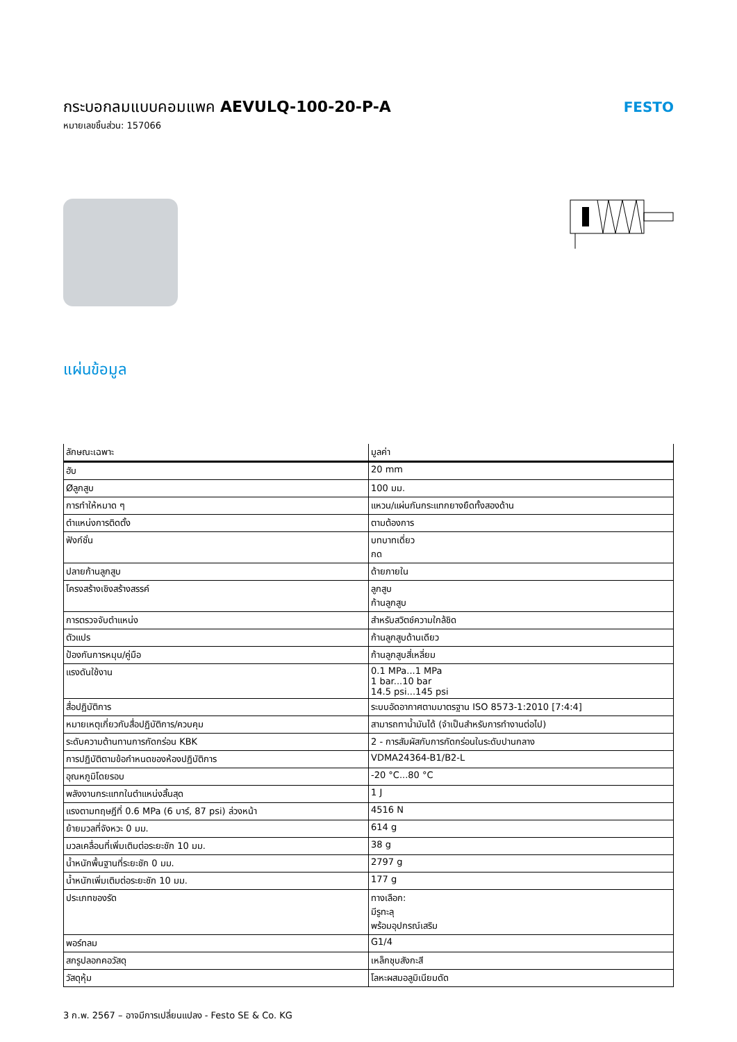กระบอกลมแบบคอมแพค AEVULQ-100-20-P-A
หมายเลขชิ้นส่วน: 157066
FESTO
แผ่นข้อมูล
| ลักษณะเฉพาะ | มูลค่า |
| --- | --- |
| ฮับ | 20 mm |
| Øลูกสูบ | 100 มม. |
| การทำให้หมาด ๆ | แหวน/แผ่นกันกระแทกยางยืดทั้งสองด้าน |
| ตำแหน่งการติดตั้ง | ตามต้องการ |
| ฟังก์ชั่น | บทบาทเดี่ยว กด |
| ปลายก้านลูกสูบ | ด้ายภายใน |
| โครงสร้างเชิงสร้างสรรค์ | ลูกสูบ ก้านลูกสูบ |
| การตรวจจับตำแหน่ง | สำหรับสวิตช์ความใกล้ชิด |
| ตัวแปร | ก้านลูกสูบด้านเดียว |
| ป้องกันการหมุน/คู่มือ | ก้านลูกสูบสี่เหลี่ยม |
| แรงดันใช้งาน | 0.1 MPa...1 MPa 1 bar...10 bar 14.5 psi...145 psi |
| สื่อปฏิบัติการ | ระบบอัดอากาศตามมาตรฐาน ISO 8573-1:2010 [7:4:4] |
| หมายเหตุเกี่ยวกับสื่อปฏิบัติการ/ควบคุม | สามารถทาน้ำมันได้ (จำเป็นสำหรับการทำงานต่อไป) |
| ระดับความต้านทานการกัดกร่อน KBK | 2 - การสัมผัสกับการกัดกร่อนในระดับปานกลาง |
| การปฏิบัติตามข้อกำหนดของห้องปฏิบัติการ | VDMA24364-B1/B2-L |
| อุณหภูมิโดยรอบ | -20 °C...80 °C |
| พลังงานกระแทกในตำแหน่งสิ้นสุด | 1 J |
| แรงตามทฤษฎีที่ 0.6 MPa (6 บาร์, 87 psi) ล่วงหน้า | 4516 N |
| ย้ายมวลที่จังหวะ 0 มม. | 614 g |
| มวลเคลื่อนที่เพิ่มเติมต่อระยะชัก 10 มม. | 38 g |
| น้ำหนักพื้นฐานที่ระยะชัก 0 มม. | 2797 g |
| น้ำหนักเพิ่มเติมต่อระยะชัก 10 มม. | 177 g |
| ประเภทของรัด | ทางเลือก: มีรูทะลุ พร้อมอุปกรณ์เสริม |
| พอร์ทลม | G1/4 |
| สกรูปลอกคอวัสดุ | เหล็กชุบสังกะสี |
| วัสดุหุ้ม | โลหะผสมอลูมิเนียมดัด |
3 ก.พ. 2567 – อาจมีการเปลี่ยนแปลง - Festo SE & Co. KG